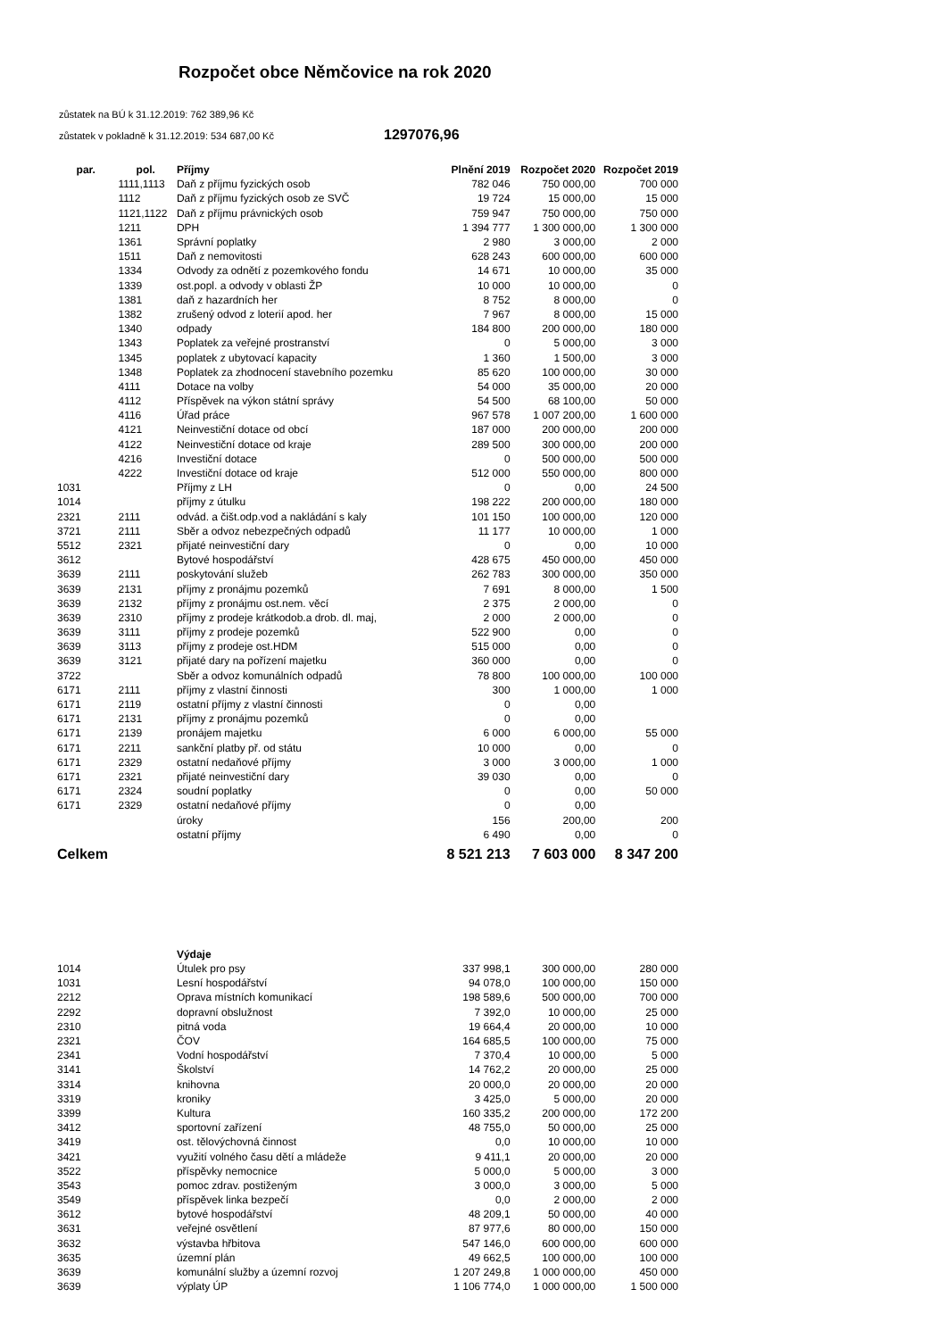Rozpočet obce Němčovice na rok 2020
zůstatek na BÚ k 31.12.2019: 762 389,96 Kč
zůstatek v pokladně k 31.12.2019: 534 687,00 Kč 1297076,96
| par. | pol. | Příjmy | Plnění 2019 | Rozpočet 2020 | Rozpočet 2019 |
| --- | --- | --- | --- | --- | --- |
| | 1111,1113 | Daň z příjmu fyzických osob | 782 046 | 750 000,00 | 700 000 |
| | 1112 | Daň z příjmu fyzických osob ze SVČ | 19 724 | 15 000,00 | 15 000 |
| | 1121,1122 | Daň z příjmu právnických osob | 759 947 | 750 000,00 | 750 000 |
| | 1211 | DPH | 1 394 777 | 1 300 000,00 | 1 300 000 |
| | 1361 | Správní poplatky | 2 980 | 3 000,00 | 2 000 |
| | 1511 | Daň z nemovitosti | 628 243 | 600 000,00 | 600 000 |
| | 1334 | Odvody za odnětí z pozemkového fondu | 14 671 | 10 000,00 | 35 000 |
| | 1339 | ost.popl. a odvody v oblasti ŽP | 10 000 | 10 000,00 | 0 |
| | 1381 | daň z hazardních her | 8 752 | 8 000,00 | 0 |
| | 1382 | zrušený odvod z loterií apod. her | 7 967 | 8 000,00 | 15 000 |
| | 1340 | odpady | 184 800 | 200 000,00 | 180 000 |
| | 1343 | Poplatek za veřejné prostranství | 0 | 5 000,00 | 3 000 |
| | 1345 | poplatek z ubytovací kapacity | 1 360 | 1 500,00 | 3 000 |
| | 1348 | Poplatek za zhodnocení stavebního pozemku | 85 620 | 100 000,00 | 30 000 |
| | 4111 | Dotace na volby | 54 000 | 35 000,00 | 20 000 |
| | 4112 | Příspěvek na výkon státní správy | 54 500 | 68 100,00 | 50 000 |
| | 4116 | Úřad práce | 967 578 | 1 007 200,00 | 1 600 000 |
| | 4121 | Neinvestiční dotace od obcí | 187 000 | 200 000,00 | 200 000 |
| | 4122 | Neinvestiční dotace od kraje | 289 500 | 300 000,00 | 200 000 |
| | 4216 | Investiční dotace | 0 | 500 000,00 | 500 000 |
| | 4222 | Investiční dotace od kraje | 512 000 | 550 000,00 | 800 000 |
| 1031 | | Příjmy z LH | 0 | 0,00 | 24 500 |
| 1014 | | příjmy z útulku | 198 222 | 200 000,00 | 180 000 |
| 2321 | 2111 | odvád. a čišt.odp.vod a nakládání s kaly | 101 150 | 100 000,00 | 120 000 |
| 3721 | 2111 | Sběr a odvoz nebezpečných odpadů | 11 177 | 10 000,00 | 1 000 |
| 5512 | 2321 | přijaté neinvestiční dary | 0 | 0,00 | 10 000 |
| 3612 | | Bytové hospodářství | 428 675 | 450 000,00 | 450 000 |
| 3639 | 2111 | poskytování služeb | 262 783 | 300 000,00 | 350 000 |
| 3639 | 2131 | příjmy z pronájmu pozemků | 7 691 | 8 000,00 | 1 500 |
| 3639 | 2132 | příjmy z pronájmu ost.nem. věcí | 2 375 | 2 000,00 | 0 |
| 3639 | 2310 | příjmy z prodeje krátkodob.a drob. dl. maj, | 2 000 | 2 000,00 | 0 |
| 3639 | 3111 | příjmy z prodeje pozemků | 522 900 | 0,00 | 0 |
| 3639 | 3113 | příjmy z prodeje ost.HDM | 515 000 | 0,00 | 0 |
| 3639 | 3121 | přijaté dary na pořízení majetku | 360 000 | 0,00 | 0 |
| 3722 | | Sběr a odvoz komunálních odpadů | 78 800 | 100 000,00 | 100 000 |
| 6171 | 2111 | příjmy z vlastní činnosti | 300 | 1 000,00 | 1 000 |
| 6171 | 2119 | ostatní příjmy z vlastní činnosti | 0 | 0,00 | |
| 6171 | 2131 | příjmy z pronájmu pozemků | 0 | 0,00 | |
| 6171 | 2139 | pronájem majetku | 6 000 | 6 000,00 | 55 000 |
| 6171 | 2211 | sankční platby př. od státu | 10 000 | 0,00 | 0 |
| 6171 | 2329 | ostatní nedaňové příjmy | 3 000 | 3 000,00 | 1 000 |
| 6171 | 2321 | přijaté neinvestiční dary | 39 030 | 0,00 | 0 |
| 6171 | 2324 | soudní poplatky | 0 | 0,00 | 50 000 |
| 6171 | 2329 | ostatní nedaňové příjmy | 0 | 0,00 | |
| | | úroky | 156 | 200,00 | 200 |
| | | ostatní příjmy | 6 490 | 0,00 | 0 |
| Celkem | | | 8 521 213 | 7 603 000 | 8 347 200 |
| | | Výdaje | | | |
| 1014 | | Útulek pro psy | 337 998,1 | 300 000,00 | 280 000 |
| 1031 | | Lesní hospodářství | 94 078,0 | 100 000,00 | 150 000 |
| 2212 | | Oprava místních komunikací | 198 589,6 | 500 000,00 | 700 000 |
| 2292 | | dopravní obslužnost | 7 392,0 | 10 000,00 | 25 000 |
| 2310 | | pitná voda | 19 664,4 | 20 000,00 | 10 000 |
| 2321 | | ČOV | 164 685,5 | 100 000,00 | 75 000 |
| 2341 | | Vodní hospodářství | 7 370,4 | 10 000,00 | 5 000 |
| 3141 | | Školství | 14 762,2 | 20 000,00 | 25 000 |
| 3314 | | knihovna | 20 000,0 | 20 000,00 | 20 000 |
| 3319 | | kroniky | 3 425,0 | 5 000,00 | 20 000 |
| 3399 | | Kultura | 160 335,2 | 200 000,00 | 172 200 |
| 3412 | | sportovní zařízení | 48 755,0 | 50 000,00 | 25 000 |
| 3419 | | ost. tělovýchovná činnost | 0,0 | 10 000,00 | 10 000 |
| 3421 | | využití volného času dětí a mládeže | 9 411,1 | 20 000,00 | 20 000 |
| 3522 | | příspěvky nemocnice | 5 000,0 | 5 000,00 | 3 000 |
| 3543 | | pomoc zdrav. postiženým | 3 000,0 | 3 000,00 | 5 000 |
| 3549 | | příspěvek linka bezpečí | 0,0 | 2 000,00 | 2 000 |
| 3612 | | bytové hospodářství | 48 209,1 | 50 000,00 | 40 000 |
| 3631 | | veřejné osvětlení | 87 977,6 | 80 000,00 | 150 000 |
| 3632 | | výstavba hřbitova | 547 146,0 | 600 000,00 | 600 000 |
| 3635 | | územní plán | 49 662,5 | 100 000,00 | 100 000 |
| 3639 | | komunální služby a územní rozvoj | 1 207 249,8 | 1 000 000,00 | 450 000 |
| 3639 | | výplaty ÚP | 1 106 774,0 | 1 000 000,00 | 1 500 000 |